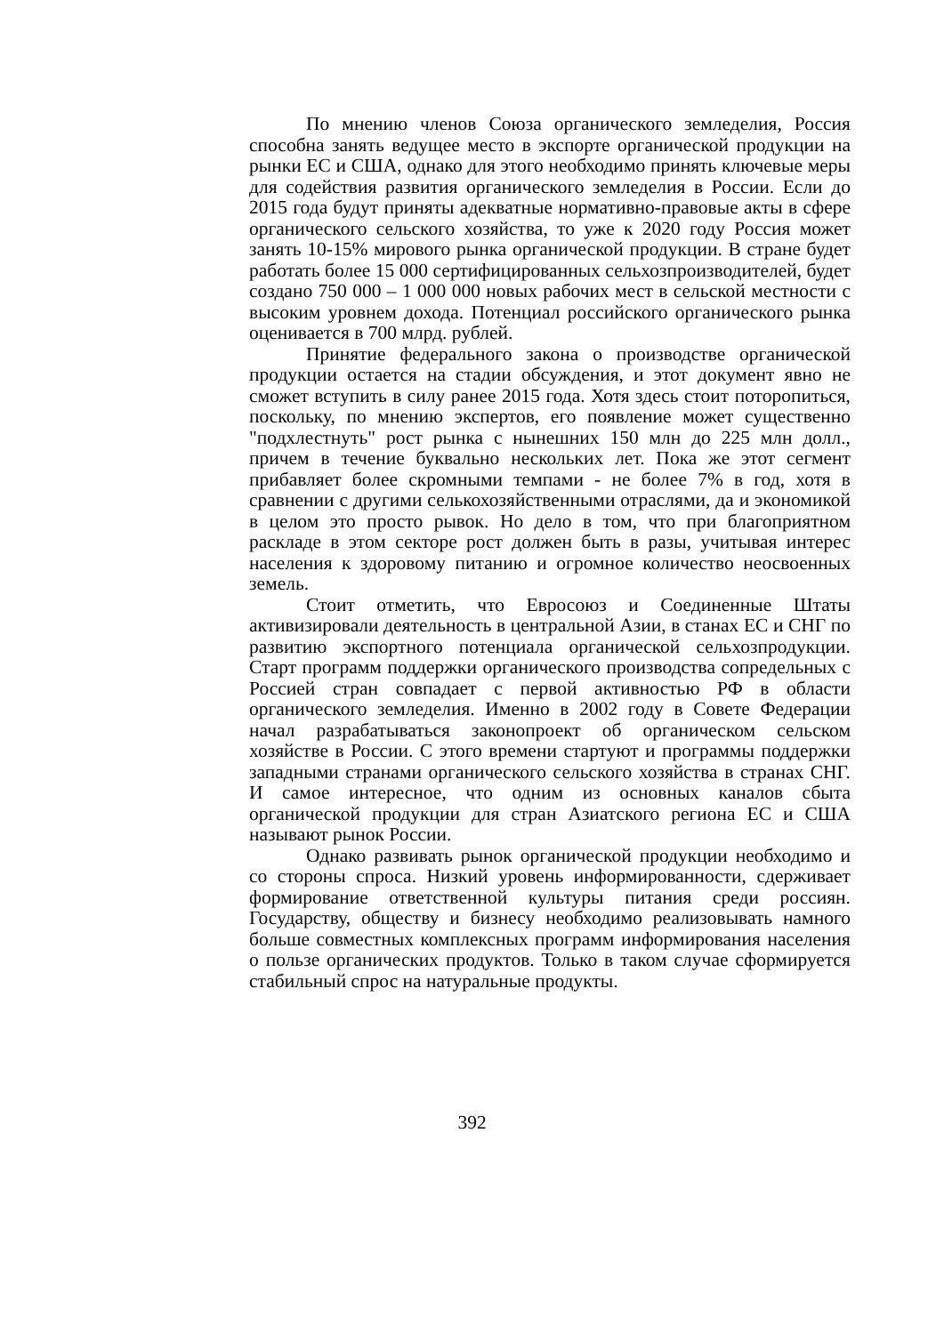По мнению членов Союза органического земледелия, Россия способна занять ведущее место в экспорте органической продукции на рынки ЕС и США, однако для этого необходимо принять ключевые меры для содействия развития органического земледелия в России. Если до 2015 года будут приняты адекватные нормативно-правовые акты в сфере органического сельского хозяйства, то уже к 2020 году Россия может занять 10-15% мирового рынка органической продукции. В стране будет работать более 15 000 сертифицированных сельхозпроизводителей, будет создано 750 000 – 1 000 000 новых рабочих мест в сельской местности с высоким уровнем дохода. Потенциал российского органического рынка оценивается в 700 млрд. рублей.
Принятие федерального закона о производстве органической продукции остается на стадии обсуждения, и этот документ явно не сможет вступить в силу ранее 2015 года. Хотя здесь стоит поторопиться, поскольку, по мнению экспертов, его появление может существенно "подхлестнуть" рост рынка с нынешних 150 млн до 225 млн долл., причем в течение буквально нескольких лет. Пока же этот сегмент прибавляет более скромными темпами - не более 7% в год, хотя в сравнении с другими селькохозяйственными отраслями, да и экономикой в целом это просто рывок. Но дело в том, что при благоприятном раскладе в этом секторе рост должен быть в разы, учитывая интерес населения к здоровому питанию и огромное количество неосвоенных земель.
Стоит отметить, что Евросоюз и Соединенные Штаты активизировали деятельность в центральной Азии, в станах ЕС и СНГ по развитию экспортного потенциала органической сельхозпродукции. Старт программ поддержки органического производства сопредельных с Россией стран совпадает с первой активностью РФ в области органического земледелия. Именно в 2002 году в Совете Федерации начал разрабатываться законопроект об органическом сельском хозяйстве в России. С этого времени стартуют и программы поддержки западными странами органического сельского хозяйства в странах СНГ. И самое интересное, что одним из основных каналов сбыта органической продукции для стран Азиатского региона ЕС и США называют рынок России.
Однако развивать рынок органической продукции необходимо и со стороны спроса. Низкий уровень информированности, сдерживает формирование ответственной культуры питания среди россиян. Государству, обществу и бизнесу необходимо реализовывать намного больше совместных комплексных программ информирования населения о пользе органических продуктов. Только в таком случае сформируется стабильный спрос на натуральные продукты.
392